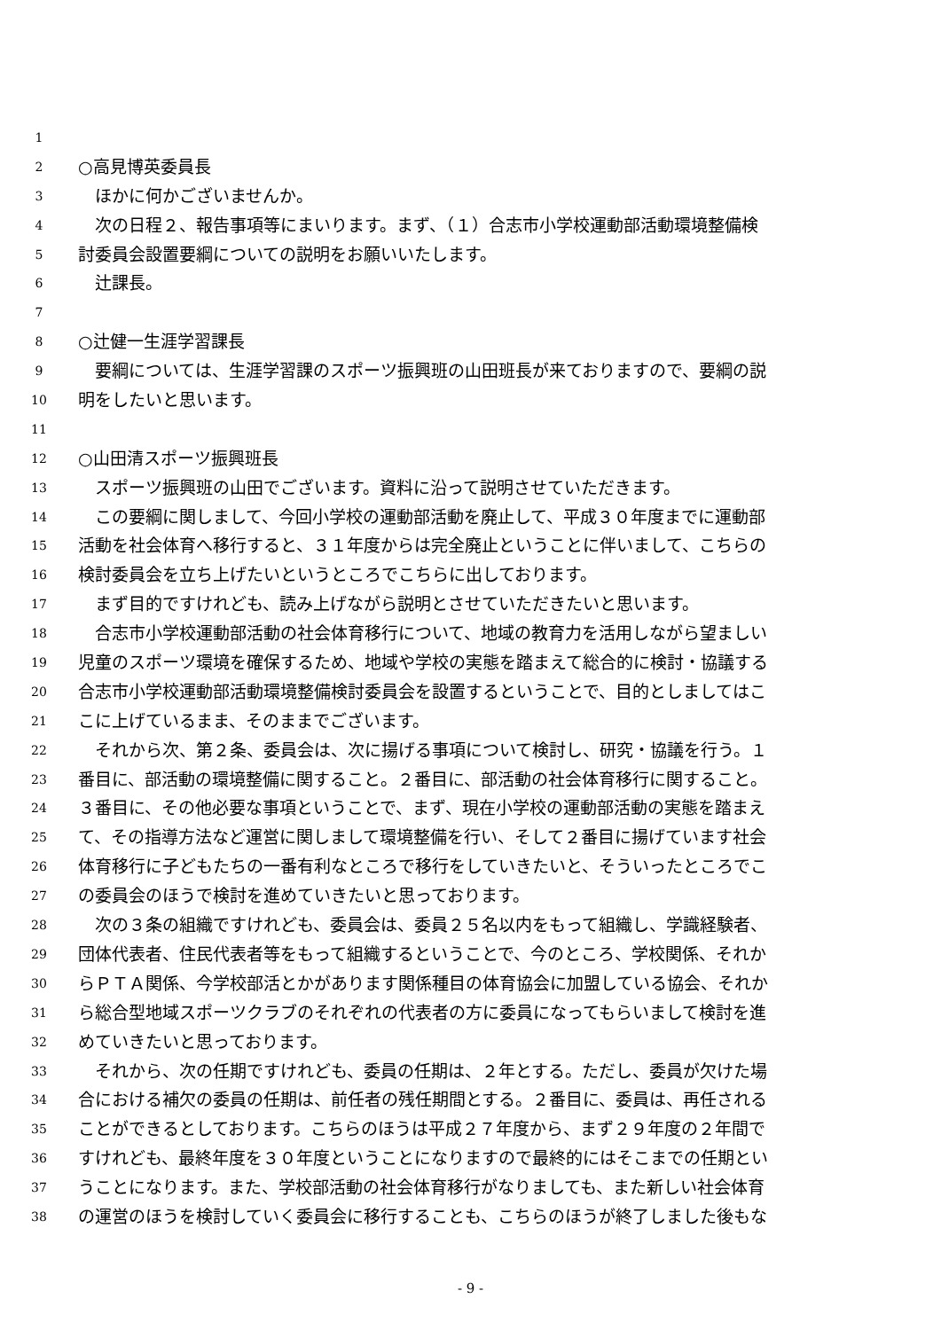1
2 ○高見博英委員長
3　ほかに何かございませんか。
4　次の日程２、報告事項等にまいります。まず、（１）合志市小学校運動部活動環境整備検
5 討委員会設置要綱についての説明をお願いいたします。
6　辻課長。
7
8 ○辻健一生涯学習課長
9　要綱については、生涯学習課のスポーツ振興班の山田班長が来ておりますので、要綱の説
10 明をしたいと思います。
11
12 ○山田清スポーツ振興班長
13　スポーツ振興班の山田でございます。資料に沿って説明させていただきます。
14　この要綱に関しまして、今回小学校の運動部活動を廃止して、平成３０年度までに運動部
15 活動を社会体育へ移行すると、３１年度からは完全廃止ということに伴いまして、こちらの
16 検討委員会を立ち上げたいというところでこちらに出しております。
17　まず目的ですけれども、読み上げながら説明とさせていただきたいと思います。
18　合志市小学校運動部活動の社会体育移行について、地域の教育力を活用しながら望ましい
19 児童のスポーツ環境を確保するため、地域や学校の実態を踏まえて総合的に検討・協議する
20 合志市小学校運動部活動環境整備検討委員会を設置するということで、目的としましてはこ
21 こに上げているまま、そのままでございます。
22　それから次、第２条、委員会は、次に揚げる事項について検討し、研究・協議を行う。１
23 番目に、部活動の環境整備に関すること。２番目に、部活動の社会体育移行に関すること。
24 ３番目に、その他必要な事項ということで、まず、現在小学校の運動部活動の実態を踏まえ
25 て、その指導方法など運営に関しまして環境整備を行い、そして２番目に揚げています社会
26 体育移行に子どもたちの一番有利なところで移行をしていきたいと、そういったところでこ
27 の委員会のほうで検討を進めていきたいと思っております。
28　次の３条の組織ですけれども、委員会は、委員２５名以内をもって組織し、学識経験者、
29 団体代表者、住民代表者等をもって組織するということで、今のところ、学校関係、それか
30 らＰＴＡ関係、今学校部活とかがあります関係種目の体育協会に加盟している協会、それか
31 ら総合型地域スポーツクラブのそれぞれの代表者の方に委員になってもらいまして検討を進
32 めていきたいと思っております。
33　それから、次の任期ですけれども、委員の任期は、２年とする。ただし、委員が欠けた場
34 合における補欠の委員の任期は、前任者の残任期間とする。２番目に、委員は、再任される
35 ことができるとしております。こちらのほうは平成２７年度から、まず２９年度の２年間で
36 すけれども、最終年度を３０年度ということになりますので最終的にはそこまでの任期とい
37 うことになります。また、学校部活動の社会体育移行がなりましても、また新しい社会体育
38 の運営のほうを検討していく委員会に移行することも、こちらのほうが終了しました後もな
- 9 -